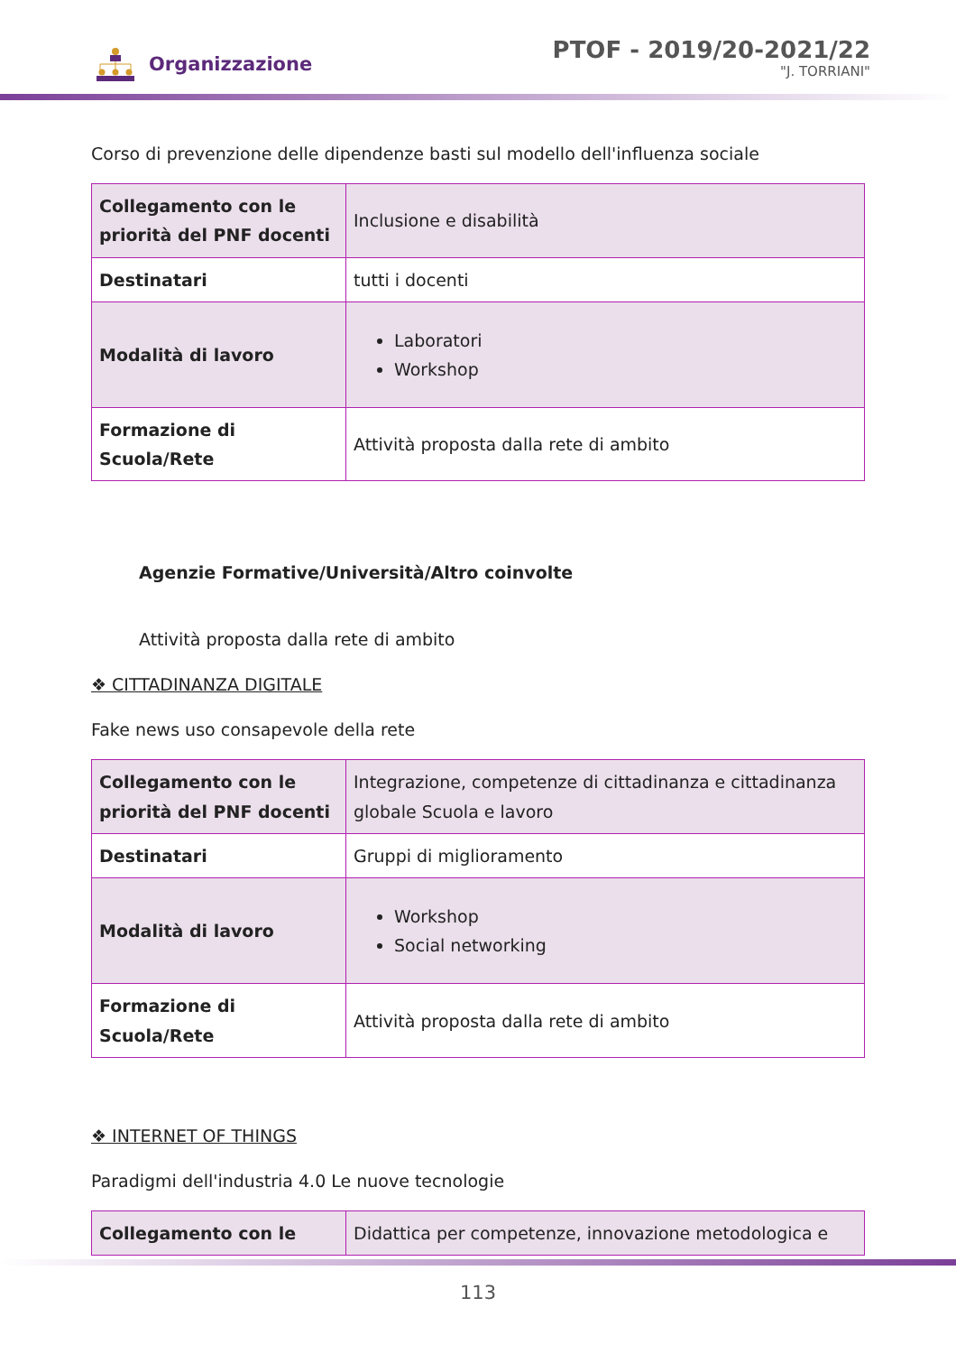Organizzazione
PTOF - 2019/20-2021/22
"J. TORRIANI"
Corso di prevenzione delle dipendenze basti sul modello dell'influenza sociale
| Collegamento con le priorità del PNF docenti | Inclusione e disabilità |
| Destinatari | tutti i docenti |
| Modalità di lavoro | Laboratori Workshop |
| Formazione di Scuola/Rete | Attività proposta dalla rete di ambito |
Agenzie Formative/Università/Altro coinvolte
Attività proposta dalla rete di ambito
❖ CITTADINANZA DIGITALE
Fake news uso consapevole della rete
| Collegamento con le priorità del PNF docenti | Integrazione, competenze di cittadinanza e cittadinanza globale Scuola e lavoro |
| Destinatari | Gruppi di miglioramento |
| Modalità di lavoro | Workshop Social networking |
| Formazione di Scuola/Rete | Attività proposta dalla rete di ambito |
❖ INTERNET OF THINGS
Paradigmi dell'industria 4.0 Le nuove tecnologie
| Collegamento con le | Didattica per competenze, innovazione metodologica e |
113